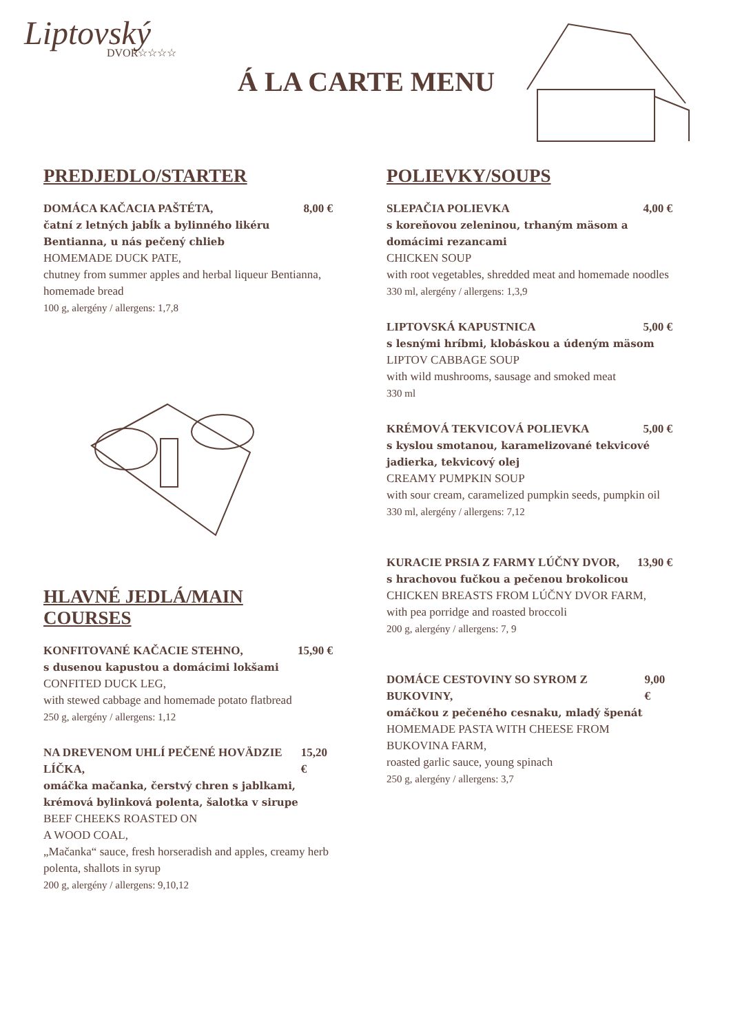Liptovský
DVOR☆☆☆☆
Á LA CARTE MENU
PREDJEDLO/STARTER
DOMÁCA KAČACIA PAŠTÉTA, 8,00 €
čatní z letných jabĺk a bylinného likéru Bentianna, u nás pečený chlieb
HOMEMADE DUCK PATE,
chutney from summer apples and herbal liqueur Bentianna, homemade bread
100 g, alergény / allergens: 1,7,8
HLAVNÉ JEDLÁ/MAIN COURSES
KONFITOVANÉ KAČACIE STEHNO, 15,90 €
s dusenou kapustou a domácimi lokšami
CONFITED DUCK LEG,
with stewed cabbage and homemade potato flatbread
250 g, alergény / allergens: 1,12
NA DREVENOM UHLÍ PEČENÉ HOVÄDZIE LÍČKA, 15,20 €
omáčka mačanka, čerstvý chren s jablkami, krémová bylinková polenta, šalotka v sirupe
BEEF CHEEKS ROASTED ON
A WOOD COAL,
„Mačanka“ sauce, fresh horseradish and apples, creamy herb polenta, shallots in syrup
200 g, alergény / allergens: 9,10,12
POLIEVKY/SOUPS
SLEPAČIA POLIEVKA 4,00 €
s koreňovou zeleninou, trhaným mäsom a domácimi rezancami
CHICKEN SOUP
with root vegetables, shredded meat and homemade noodles
330 ml, alergény / allergens: 1,3,9
LIPTOVSKÁ KAPUSTNICA 5,00 €
s lesnými hríbmi, klobáskou a údeným mäsom
LIPTOV CABBAGE SOUP
with wild mushrooms, sausage and smoked meat
330 ml
KRÉMOVÁ TEKVICOVÁ POLIEVKA 5,00 €
s kyslou smotanou, karamelizované tekvicové jadierka, tekvicový olej
CREAMY PUMPKIN SOUP
with sour cream, caramelized pumpkin seeds, pumpkin oil
330 ml, alergény / allergens: 7,12
KURACIE PRSIA Z FARMY LÚČNY DVOR, 13,90 €
s hrachovou fučkou a pečenou brokolicou
CHICKEN BREASTS FROM LÚČNY DVOR FARM,
with pea porridge and roasted broccoli
200 g, alergény / allergens: 7, 9
DOMÁCE CESTOVINY SO SYROM Z BUKOVINY, 9,00 €
omáčkou z pečeného cesnaku, mladý špenát
HOMEMADE PASTA WITH CHEESE FROM BUKOVINA FARM,
roasted garlic sauce, young spinach
250 g, alergény / allergens: 3,7